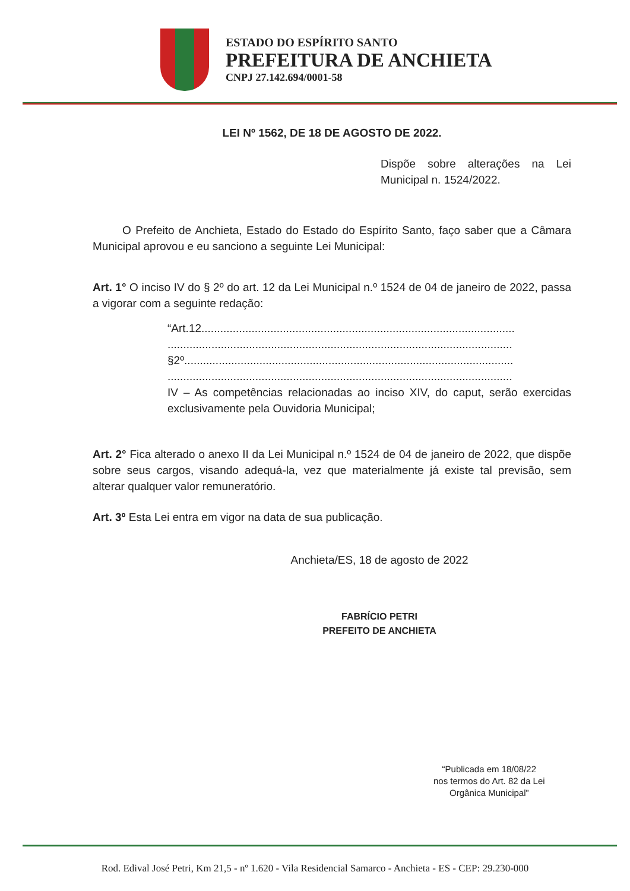ESTADO DO ESPÍRITO SANTO
PREFEITURA DE ANCHIETA
CNPJ 27.142.694/0001-58
LEI Nº 1562, DE 18 DE AGOSTO DE 2022.
Dispõe sobre alterações na Lei Municipal n. 1524/2022.
O Prefeito de Anchieta, Estado do Estado do Espírito Santo, faço saber que a Câmara Municipal aprovou e eu sanciono a seguinte Lei Municipal:
Art. 1° O inciso IV do § 2º do art. 12 da Lei Municipal n.º 1524 de 04 de janeiro de 2022, passa a vigorar com a seguinte redação:
“Art.12....................................................................................................
..............................................................................................................
§2º.........................................................................................................
..............................................................................................................
IV – As competências relacionadas ao inciso XIV, do caput, serão exercidas exclusivamente pela Ouvidoria Municipal;
Art. 2° Fica alterado o anexo II da Lei Municipal n.º 1524 de 04 de janeiro de 2022, que dispõe sobre seus cargos, visando adequá-la, vez que materialmente já existe tal previsão, sem alterar qualquer valor remuneratório.
Art. 3º Esta Lei entra em vigor na data de sua publicação.
Anchieta/ES, 18 de agosto de 2022
FABRÍCIO PETRI
PREFEITO DE ANCHIETA
“Publicada em 18/08/22
nos termos do Art. 82 da Lei
Orgânica Municipal”
Rod. Edival José Petri, Km 21,5 - nº 1.620 - Vila Residencial Samarco - Anchieta - ES - CEP: 29.230-000